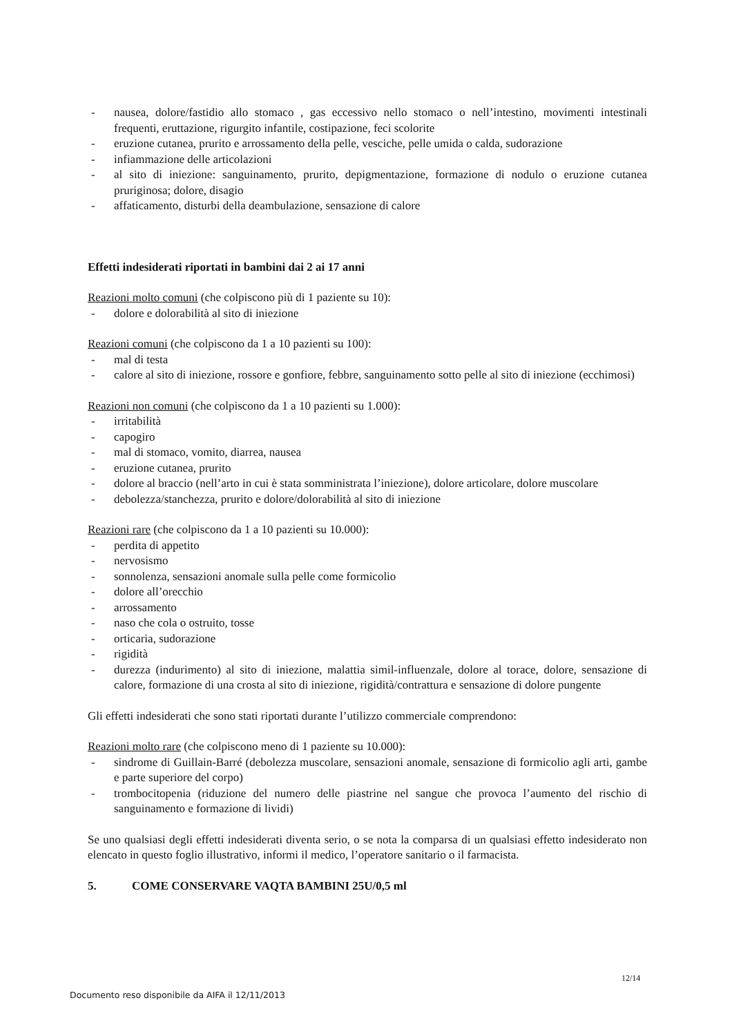- nausea, dolore/fastidio allo stomaco , gas eccessivo nello stomaco o nell’intestino, movimenti intestinali frequenti, eruttazione, rigurgito infantile, costipazione, feci scolorite
- eruzione cutanea, prurito e arrossamento della pelle, vesciche, pelle umida o calda, sudorazione
- infiammazione delle articolazioni
- al sito di iniezione: sanguinamento, prurito, depigmentazione, formazione di nodulo o eruzione cutanea pruriginosa; dolore, disagio
- affaticamento, disturbi della deambulazione, sensazione di calore
Effetti indesiderati riportati in bambini dai 2 ai 17 anni
Reazioni molto comuni (che colpiscono più di 1 paziente su 10):
- dolore e dolorabilità al sito di iniezione
Reazioni comuni (che colpiscono da 1 a 10 pazienti su 100):
- mal di testa
- calore al sito di iniezione, rossore e gonfiore, febbre, sanguinamento sotto pelle al sito di iniezione (ecchimosi)
Reazioni non comuni (che colpiscono da 1 a 10 pazienti su 1.000):
- irritabilità
- capogiro
- mal di stomaco, vomito, diarrea, nausea
- eruzione cutanea, prurito
- dolore al braccio (nell’arto in cui è stata somministrata l’iniezione), dolore articolare, dolore muscolare
- debolezza/stanchezza, prurito e dolore/dolorabilità al sito di iniezione
Reazioni rare (che colpiscono da 1 a 10 pazienti su 10.000):
- perdita di appetito
- nervosismo
- sonnolenza, sensazioni anomale sulla pelle come formicolio
- dolore all’orecchio
- arrossamento
- naso che cola o ostruito, tosse
- orticaria, sudorazione
- rigidità
- durezza (indurimento) al sito di iniezione, malattia simil-influenzale, dolore al torace, dolore, sensazione di calore, formazione di una crosta al sito di iniezione, rigidità/contrattura e sensazione di dolore pungente
Gli effetti indesiderati che sono stati riportati durante l’utilizzo commerciale comprendono:
Reazioni molto rare (che colpiscono meno di 1 paziente su 10.000):
- sindrome di Guillain-Barré (debolezza muscolare, sensazioni anomale, sensazione di formicolio agli arti, gambe e parte superiore del corpo)
- trombocitopenia (riduzione del numero delle piastrine nel sangue che provoca l’aumento del rischio di sanguinamento e formazione di lividi)
Se uno qualsiasi degli effetti indesiderati diventa serio, o se nota la comparsa di un qualsiasi effetto indesiderato non elencato in questo foglio illustrativo, informi il medico, l’operatore sanitario o il farmacista.
5. COME CONSERVARE VAQTA BAMBINI 25U/0,5 ml
12/14
Documento reso disponibile da AIFA il 12/11/2013